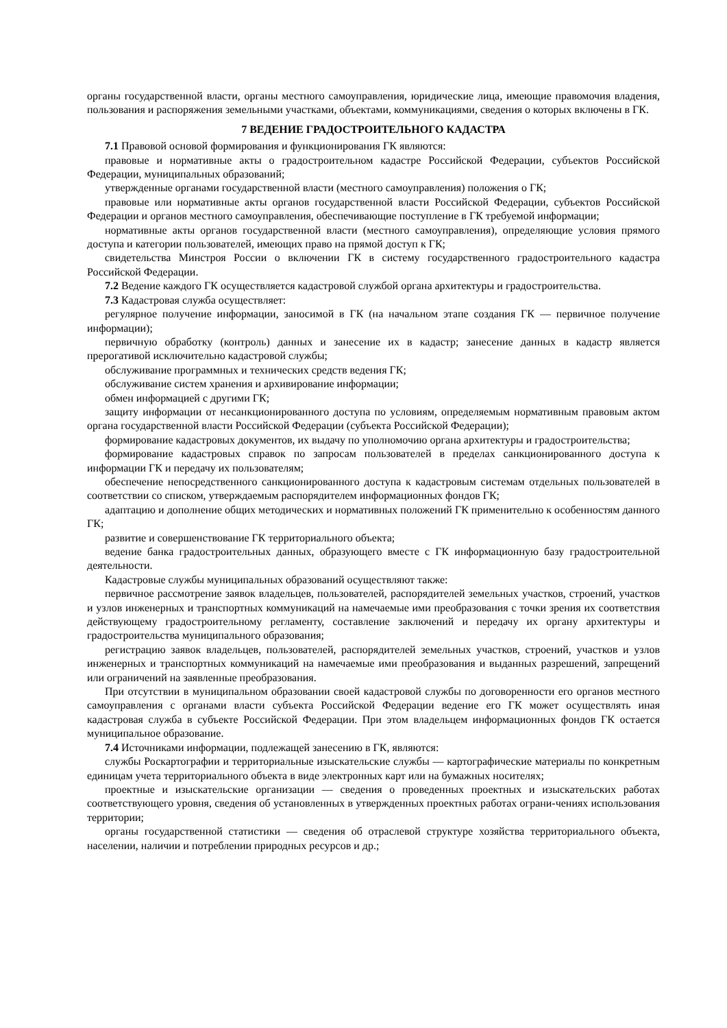органы государственной власти, органы местного самоуправления, юридические лица, имеющие правомочия владения, пользования и распоряжения земельными участками, объектами, коммуникациями, сведения о которых включены в ГК.
7 ВЕДЕНИЕ ГРАДОСТРОИТЕЛЬНОГО КАДАСТРА
7.1 Правовой основой формирования и функционирования ГК являются:
правовые и нормативные акты о градостроительном кадастре Российской Федерации, субъектов Российской Федерации, муниципальных образований;
утвержденные органами государственной власти (местного самоуправления) положения о ГК;
правовые или нормативные акты органов государственной власти Российской Федерации, субъектов Российской Федерации и органов местного самоуправления, обеспечивающие поступление в ГК требуемой информации;
нормативные акты органов государственной власти (местного самоуправления), определяющие условия прямого доступа и категории пользователей, имеющих право на прямой доступ к ГК;
свидетельства Минстроя России о включении ГК в систему государственного градостроительного кадастра Российской Федерации.
7.2 Ведение каждого ГК осуществляется кадастровой службой органа архитектуры и градостроительства.
7.3 Кадастровая служба осуществляет:
регулярное получение информации, заносимой в ГК (на начальном этапе создания ГК — первичное получение информации);
первичную обработку (контроль) данных и занесение их в кадастр; занесение данных в кадастр является прерогативой исключительно кадастровой службы;
обслуживание программных и технических средств ведения ГК;
обслуживание систем хранения и архивирование информации;
обмен информацией с другими ГК;
защиту информации от несанкционированного доступа по условиям, определяемым нормативным правовым актом органа государственной власти Российской Федерации (субъекта Российской Федерации);
формирование кадастровых документов, их выдачу по уполномочию органа архитектуры и градостроительства;
формирование кадастровых справок по запросам пользователей в пределах санкционированного доступа к информации ГК и передачу их пользователям;
обеспечение непосредственного санкционированного доступа к кадастровым системам отдельных пользователей в соответствии со списком, утверждаемым распорядителем информационных фондов ГК;
адаптацию и дополнение общих методических и нормативных положений ГК применительно к особенностям данного ГК;
развитие и совершенствование ГК территориального объекта;
ведение банка градостроительных данных, образующего вместе с ГК информационную базу градостроительной деятельности.
Кадастровые службы муниципальных образований осуществляют также:
первичное рассмотрение заявок владельцев, пользователей, распорядителей земельных участков, строений, участков и узлов инженерных и транспортных коммуникаций на намечаемые ими преобразования с точки зрения их соответствия действующему градостроительному регламенту, составление заключений и передачу их органу архитектуры и градостроительства муниципального образования;
регистрацию заявок владельцев, пользователей, распорядителей земельных участков, строений, участков и узлов инженерных и транспортных коммуникаций на намечаемые ими преобразования и выданных разрешений, запрещений или ограничений на заявленные преобразования.
При отсутствии в муниципальном образовании своей кадастровой службы по договоренности его органов местного самоуправления с органами власти субъекта Российской Федерации ведение его ГК может осуществлять иная кадастровая служба в субъекте Российской Федерации. При этом владельцем информационных фондов ГК остается муниципальное образование.
7.4 Источниками информации, подлежащей занесению в ГК, являются:
службы Роскартографии и территориальные изыскательские службы — картографические материалы по конкретным единицам учета территориального объекта в виде электронных карт или на бумажных носителях;
проектные и изыскательские организации — сведения о проведенных проектных и изыскательских работах соответствующего уровня, сведения об установленных в утвержденных проектных работах ограни-чениях использования территории;
органы государственной статистики — сведения об отраслевой структуре хозяйства территориального объекта, населении, наличии и потреблении природных ресурсов и др.;